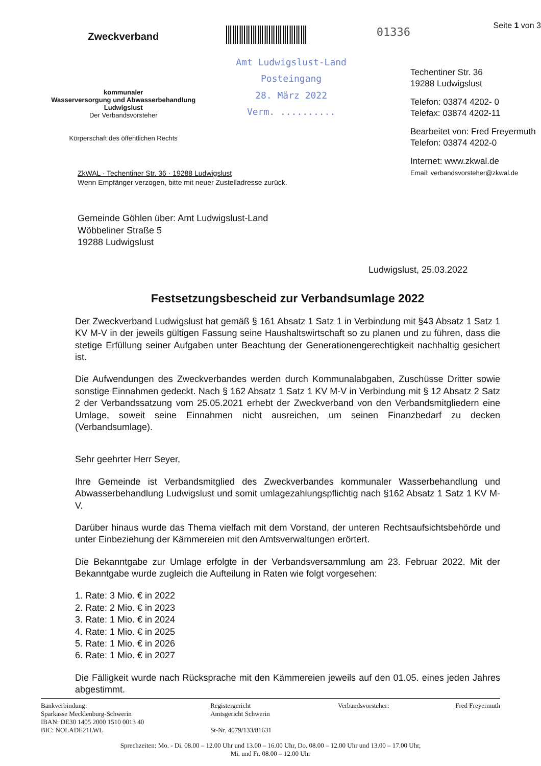Zweckverband
kommunaler
Wasserversorgung und Abwasserbehandlung
Ludwigslust
Der Verbandsvorsteher
Körperschaft des öffentlichen Rechts
Amt Ludwigslust-Land
Posteingang
28. März 2022
Verm. ..........
01336
Seite 1 von 3
Techentiner Str. 36
19288 Ludwigslust
Telefon: 03874 4202- 0
Telefax: 03874 4202-11
Bearbeitet von: Fred Freyermuth
Telefon: 03874 4202-0
Internet: www.zkwal.de
Email: verbandsvorsteher@zkwal.de
ZkWAL · Techentiner Str. 36 · 19288 Ludwigslust
Wenn Empfänger verzogen, bitte mit neuer Zustelladresse zurück.
Gemeinde Göhlen über: Amt Ludwigslust-Land
Wöbbeliner Straße 5
19288 Ludwigslust
Ludwigslust, 25.03.2022
Festsetzungsbescheid zur Verbandsumlage 2022
Der Zweckverband Ludwigslust hat gemäß § 161 Absatz 1 Satz 1 in Verbindung mit §43 Absatz 1 Satz 1 KV M-V in der jeweils gültigen Fassung seine Haushaltswirtschaft so zu planen und zu führen, dass die stetige Erfüllung seiner Aufgaben unter Beachtung der Generationengerechtigkeit nachhaltig gesichert ist.
Die Aufwendungen des Zweckverbandes werden durch Kommunalabgaben, Zuschüsse Dritter sowie sonstige Einnahmen gedeckt. Nach § 162 Absatz 1 Satz 1 KV M-V in Verbindung mit § 12 Absatz 2 Satz 2 der Verbandssatzung vom 25.05.2021 erhebt der Zweckverband von den Verbandsmitgliedern eine Umlage, soweit seine Einnahmen nicht ausreichen, um seinen Finanzbedarf zu decken (Verbandsumlage).
Sehr geehrter Herr Seyer,
Ihre Gemeinde ist Verbandsmitglied des Zweckverbandes kommunaler Wasserbehandlung und Abwasserbehandlung Ludwigslust und somit umlagezahlungspflichtig nach §162 Absatz 1 Satz 1 KV M-V.
Darüber hinaus wurde das Thema vielfach mit dem Vorstand, der unteren Rechtsaufsichtsbehörde und unter Einbeziehung der Kämmereien mit den Amtsverwaltungen erörtert.
Die Bekanntgabe zur Umlage erfolgte in der Verbandsversammlung am 23. Februar 2022. Mit der Bekanntgabe wurde zugleich die Aufteilung in Raten wie folgt vorgesehen:
1. Rate: 3 Mio. € in 2022
2. Rate: 2 Mio. € in 2023
3. Rate: 1 Mio. € in 2024
4. Rate: 1 Mio. € in 2025
5. Rate: 1 Mio. € in 2026
6. Rate: 1 Mio. € in 2027
Die Fälligkeit wurde nach Rücksprache mit den Kämmereien jeweils auf den 01.05. eines jeden Jahres abgestimmt.
Bankverbindung:
Sparkasse Mecklenburg-Schwerin
IBAN: DE30 1405 2000 1510 0013 40
BIC: NOLADE21LWL
Registergericht
Amtsgericht Schwerin
St-Nr. 4079/133/81631
Verbandsvorsteher: Fred Freyermuth
Sprechzeiten: Mo. - Di. 08.00 – 12.00 Uhr und 13.00 – 16.00 Uhr, Do. 08.00 – 12.00 Uhr und 13.00 – 17.00 Uhr,
Mi. und Fr. 08.00 – 12.00 Uhr